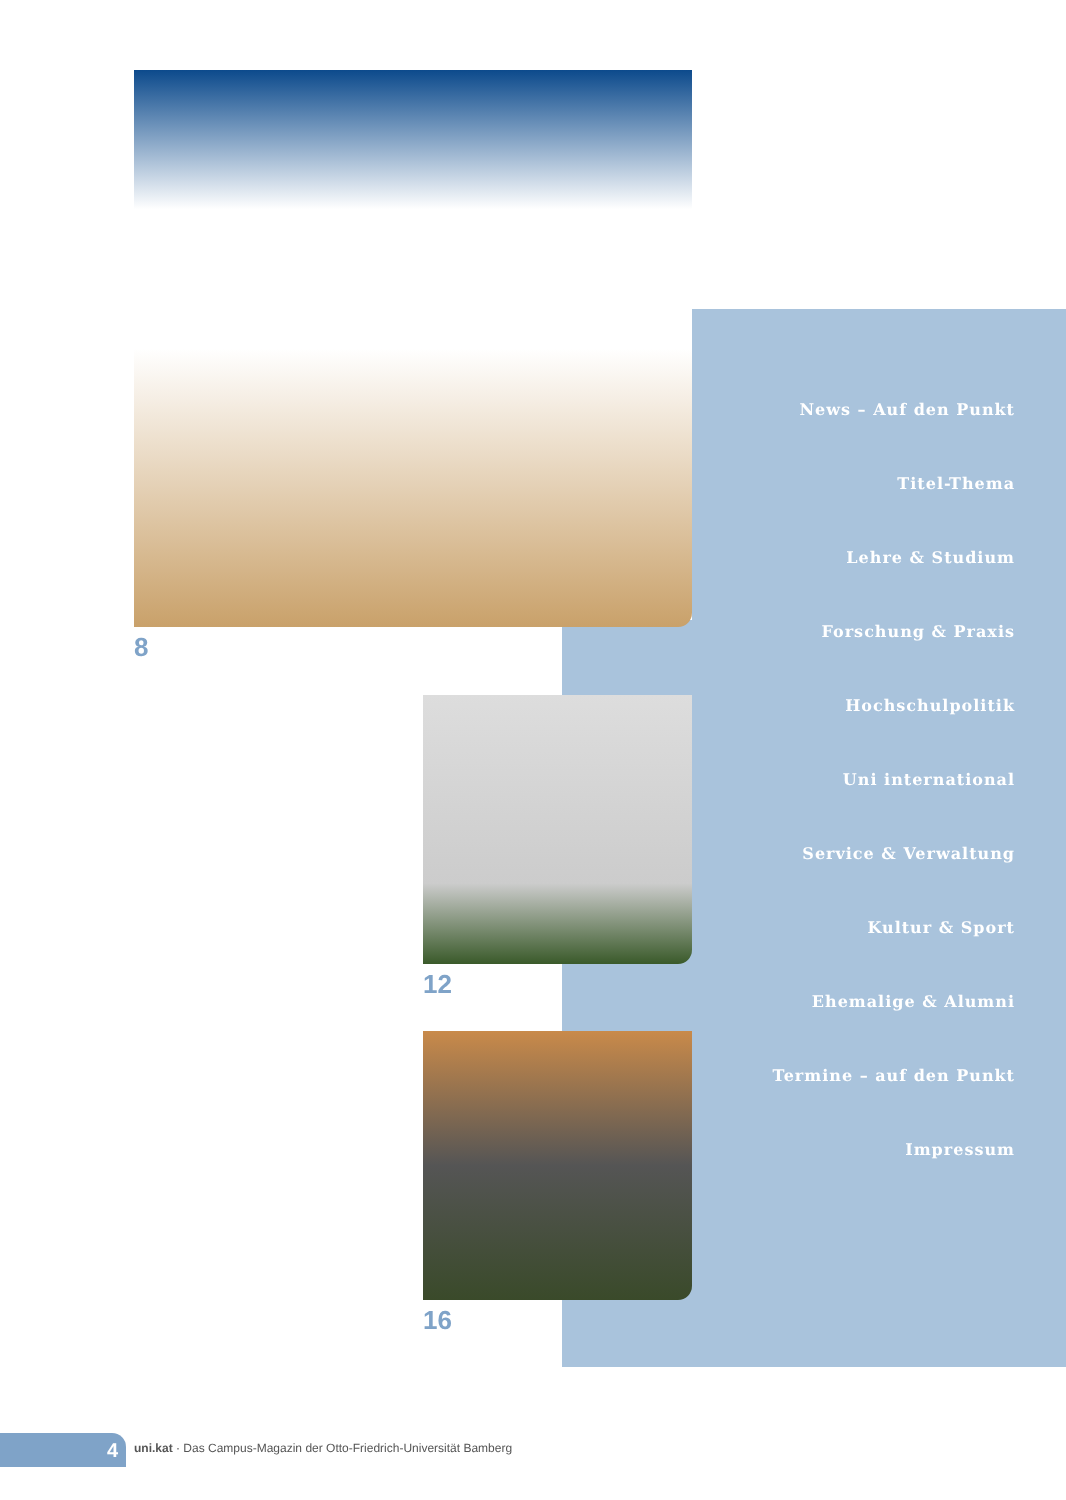8
12
16
News – Auf den Punkt
Titel-Thema
Lehre & Studium
Forschung & Praxis
Hochschulpolitik
Uni international
Service & Verwaltung
Kultur & Sport
Ehemalige & Alumni
Termine – auf den Punkt
Impressum
4
uni.kat · Das Campus-Magazin der Otto-Friedrich-Universität Bamberg